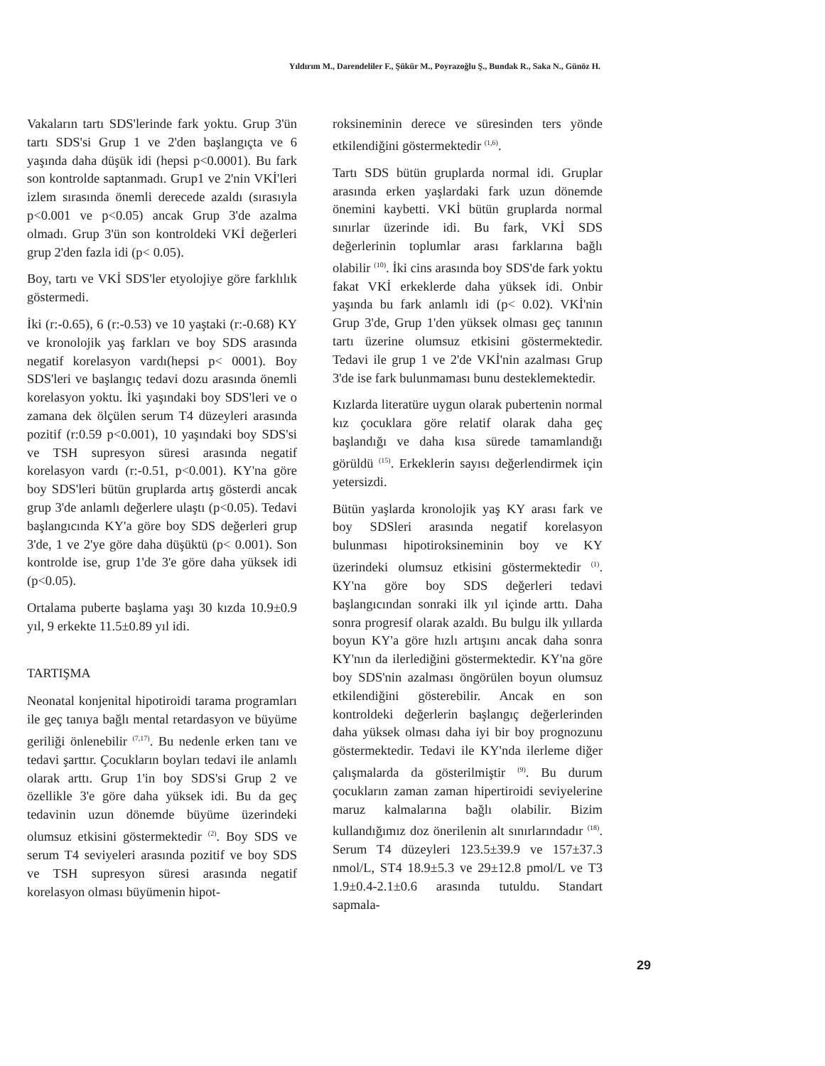Yıldırım M., Darendeliler F., Şükür M., Poyrazoğlu Ş., Bundak R., Saka N., Günöz H.
Vakaların tartı SDS'lerinde fark yoktu. Grup 3'ün tartı SDS'si Grup 1 ve 2'den başlangıçta ve 6 yaşında daha düşük idi (hepsi p<0.0001). Bu fark son kontrolde saptanmadı. Grup1 ve 2'nin VKİ'leri izlem sırasında önemli derecede azaldı (sırasıyla p<0.001 ve p<0.05) ancak Grup 3'de azalma olmadı. Grup 3'ün son kontroldeki VKİ değerleri grup 2'den fazla idi (p< 0.05).
Boy, tartı ve VKİ SDS'ler etyolojiye göre farklılık göstermedi.
İki (r:-0.65), 6 (r:-0.53) ve 10 yaştaki (r:-0.68) KY ve kronolojik yaş farkları ve boy SDS arasında negatif korelasyon vardı(hepsi p< 0001). Boy SDS'leri ve başlangıç tedavi dozu arasında önemli korelasyon yoktu. İki yaşındaki boy SDS'leri ve o zamana dek ölçülen serum T4 düzeyleri arasında pozitif (r:0.59 p<0.001), 10 yaşındaki boy SDS'si ve TSH supresyon süresi arasında negatif korelasyon vardı (r:-0.51, p<0.001). KY'na göre boy SDS'leri bütün gruplarda artış gösterdi ancak grup 3'de anlamlı değerlere ulaştı (p<0.05). Tedavi başlangıcında KY'a göre boy SDS değerleri grup 3'de, 1 ve 2'ye göre daha düşüktü (p< 0.001). Son kontrolde ise, grup 1'de 3'e göre daha yüksek idi (p<0.05).
Ortalama puberte başlama yaşı 30 kızda 10.9±0.9 yıl, 9 erkekte 11.5±0.89 yıl idi.
TARTIŞMA
Neonatal konjenital hipotiroidi tarama programları ile geç tanıya bağlı mental retardasyon ve büyüme geriliği önlenebilir <sup>(7,17)</sup>. Bu nedenle erken tanı ve tedavi şarttır. Çocukların boyları tedavi ile anlamlı olarak arttı. Grup 1'in boy SDS'si Grup 2 ve özellikle 3'e göre daha yüksek idi. Bu da geç tedavinin uzun dönemde büyüme üzerindeki olumsuz etkisini göstermektedir <sup>(2)</sup>. Boy SDS ve serum T4 seviyeleri arasında pozitif ve boy SDS ve TSH supresyon süresi arasında negatif korelasyon olması büyümenin hipot-
roksineminin derece ve süresinden ters yönde etkilendiğini göstermektedir <sup>(1,6)</sup>.
Tartı SDS bütün gruplarda normal idi. Gruplar arasında erken yaşlardaki fark uzun dönemde önemini kaybetti. VKİ bütün gruplarda normal sınırlar üzerinde idi. Bu fark, VKİ SDS değerlerinin toplumlar arası farklarına bağlı olabilir <sup>(10)</sup>. İki cins arasında boy SDS'de fark yoktu fakat VKİ erkeklerde daha yüksek idi. Onbir yaşında bu fark anlamlı idi (p< 0.02). VKİ'nin Grup 3'de, Grup 1'den yüksek olması geç tanının tartı üzerine olumsuz etkisini göstermektedir. Tedavi ile grup 1 ve 2'de VKİ'nin azalması Grup 3'de ise fark bulunmaması bunu desteklemektedir.
Kızlarda literatüre uygun olarak pubertenin normal kız çocuklara göre relatif olarak daha geç başlandığı ve daha kısa sürede tamamlandığı görüldü <sup>(15)</sup>. Erkeklerin sayısı değerlendirmek için yetersizdi.
Bütün yaşlarda kronolojik yaş KY arası fark ve boy SDSleri arasında negatif korelasyon bulunması hipotiroksineminin boy ve KY üzerindeki olumsuz etkisini göstermektedir <sup>(1)</sup>. KY'na göre boy SDS değerleri tedavi başlangıcından sonraki ilk yıl içinde arttı. Daha sonra progresif olarak azaldı. Bu bulgu ilk yıllarda boyun KY'a göre hızlı artışını ancak daha sonra KY'nın da ilerlediğini göstermektedir. KY'na göre boy SDS'nin azalması öngörülen boyun olumsuz etkilendiğini gösterebilir. Ancak en son kontroldeki değerlerin başlangıç değerlerinden daha yüksek olması daha iyi bir boy prognozunu göstermektedir. Tedavi ile KY'nda ilerleme diğer çalışmalarda da gösterilmiştir <sup>(9)</sup>. Bu durum çocukların zaman zaman hipertiroidi seviyelerine maruz kalmalarına bağlı olabilir. Bizim kullandığımız doz önerilenin alt sınırlarındadır <sup>(18)</sup>. Serum T4 düzeyleri 123.5±39.9 ve 157±37.3 nmol/L, ST4 18.9±5.3 ve 29±12.8 pmol/L ve T3 1.9±0.4-2.1±0.6 arasında tutuldu. Standart sapmala-
29